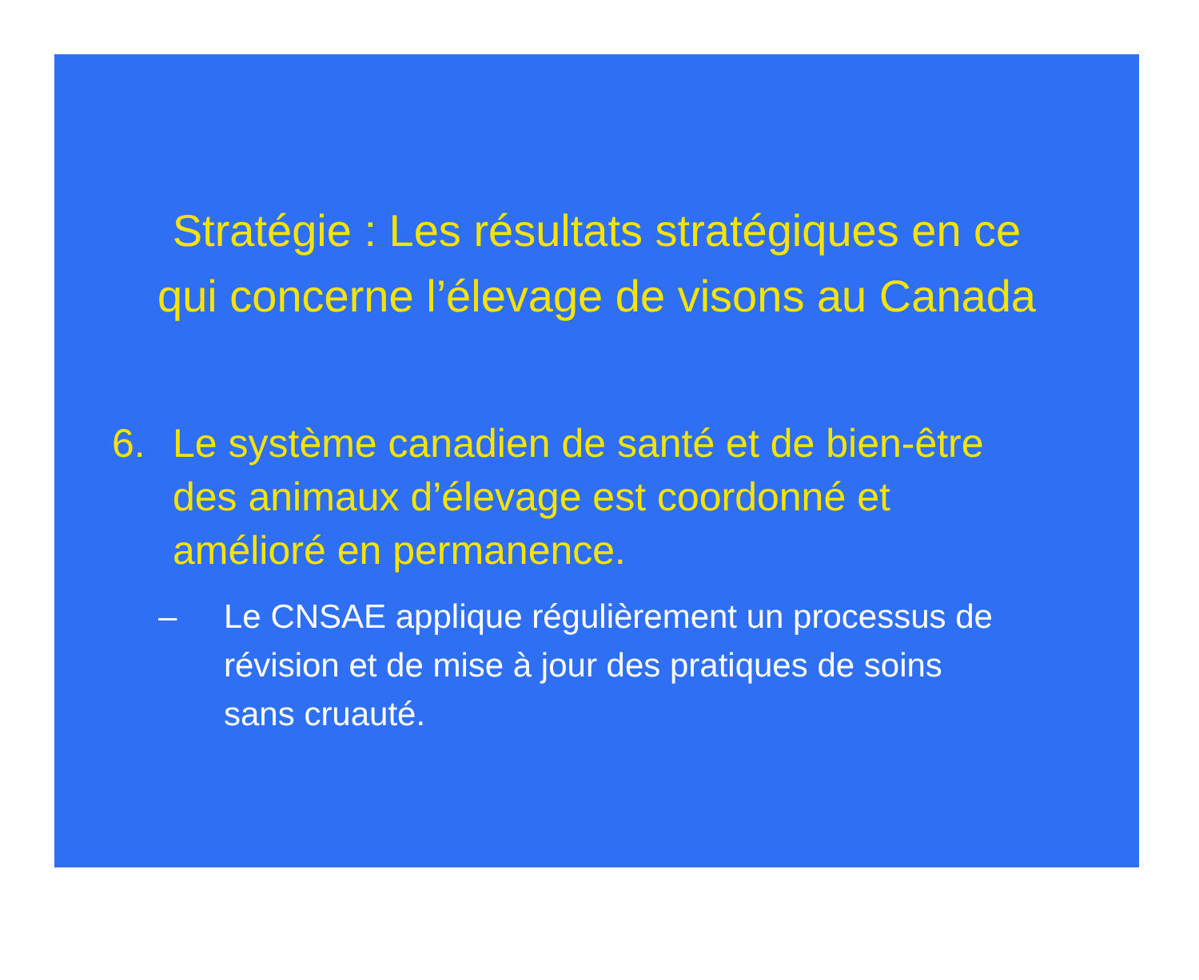Stratégie : Les résultats stratégiques en ce
qui concerne l’élevage de visons au Canada
6. Le système canadien de santé et de bien-être des animaux d’élevage est coordonné et amélioré en permanence.
– Le CNSAE applique régulièrement un processus de révision et de mise à jour des pratiques de soins sans cruauté.